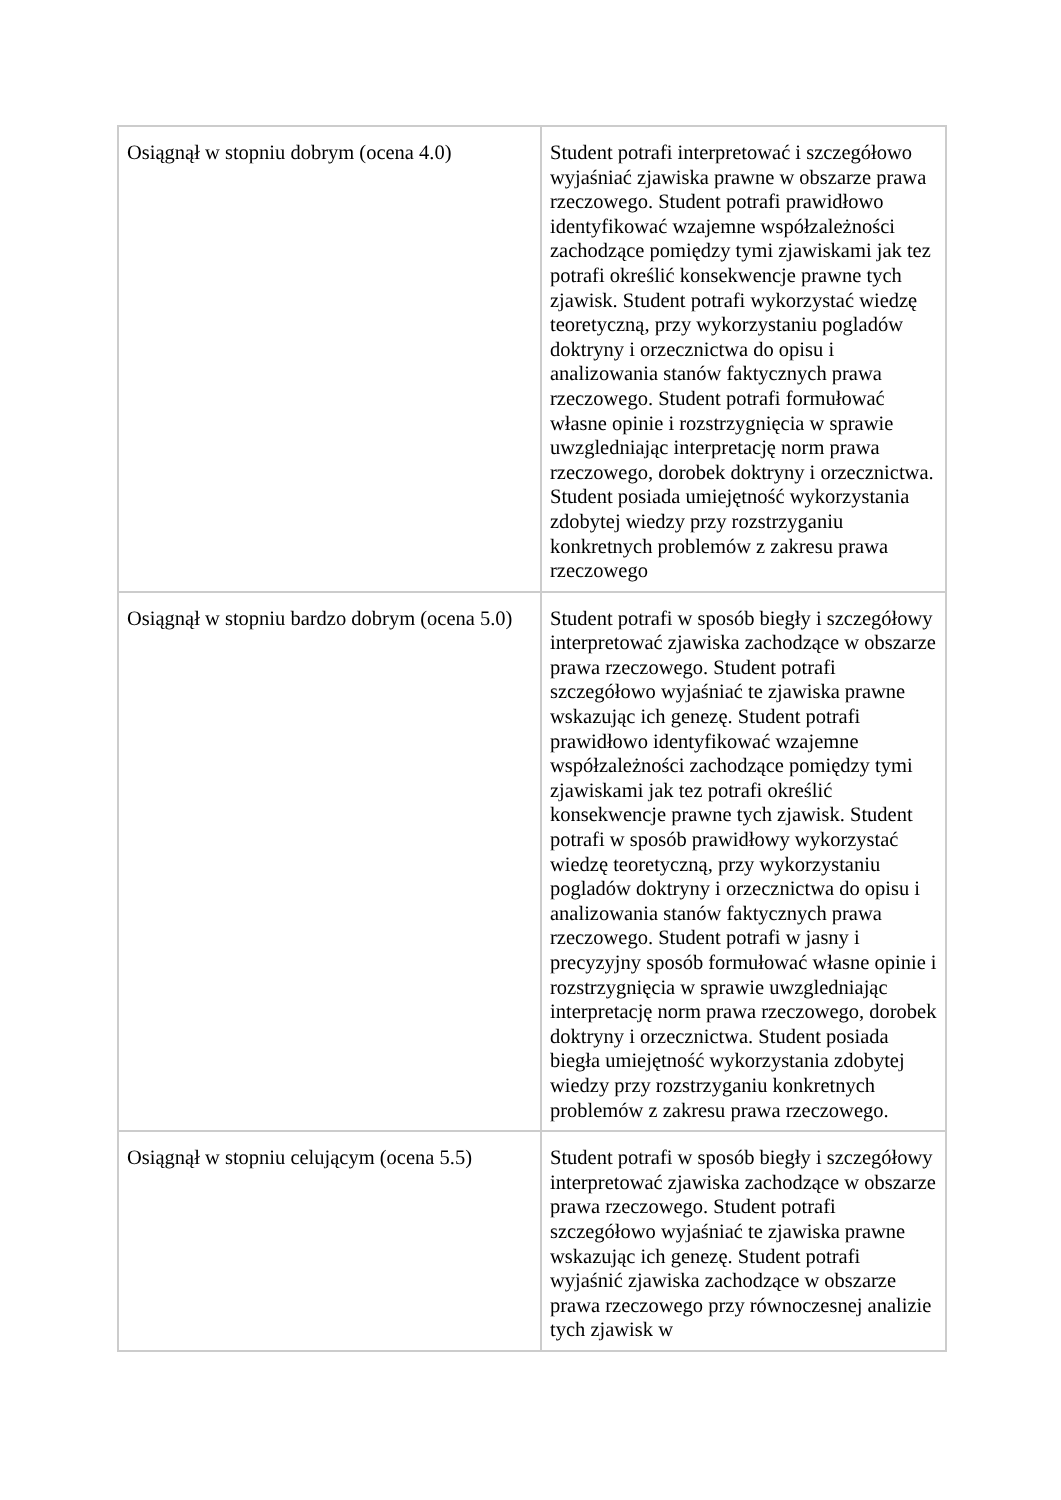| Osiągnął w stopniu dobrym (ocena 4.0) | Student potrafi interpretować i szczegółowo wyjaśniać zjawiska prawne w obszarze prawa rzeczowego. Student potrafi prawidłowo identyfikować wzajemne współzależności zachodzące pomiędzy tymi zjawiskami jak tez potrafi określić konsekwencje prawne tych zjawisk. Student potrafi wykorzystać wiedzę teoretyczną, przy wykorzystaniu pogladów doktryny i orzecznictwa do opisu i analizowania stanów faktycznych prawa rzeczowego. Student potrafi formułować własne opinie i rozstrzygnięcia w sprawie uwzgledniając interpretację norm prawa rzeczowego, dorobek doktryny i orzecznictwa. Student posiada umiejętność wykorzystania zdobytej wiedzy przy rozstrzyganiu konkretnych problemów z zakresu prawa rzeczowego |
| Osiągnął w stopniu bardzo dobrym (ocena 5.0) | Student potrafi w sposób biegły i szczegółowy interpretować zjawiska zachodzące w obszarze prawa rzeczowego. Student potrafi szczegółowo wyjaśniać te zjawiska prawne wskazując ich genezę. Student potrafi prawidłowo identyfikować wzajemne współzależności zachodzące pomiędzy tymi zjawiskami jak tez potrafi określić konsekwencje prawne tych zjawisk. Student potrafi w sposób prawidłowy wykorzystać wiedzę teoretyczną, przy wykorzystaniu pogladów doktryny i orzecznictwa do opisu i analizowania stanów faktycznych prawa rzeczowego. Student potrafi w jasny i precyzyjny sposób formułować własne opinie i rozstrzygnięcia w sprawie uwzgledniając interpretację norm prawa rzeczowego, dorobek doktryny i orzecznictwa. Student posiada biegła umiejętność wykorzystania zdobytej wiedzy przy rozstrzyganiu konkretnych problemów z zakresu prawa rzeczowego. |
| Osiągnął w stopniu celującym (ocena 5.5) | Student potrafi w sposób biegły i szczegółowy interpretować zjawiska zachodzące w obszarze prawa rzeczowego. Student potrafi szczegółowo wyjaśniać te zjawiska prawne wskazując ich genezę. Student potrafi wyjaśnić zjawiska zachodzące w obszarze prawa rzeczowego przy równoczesnej analizie tych zjawisk w |